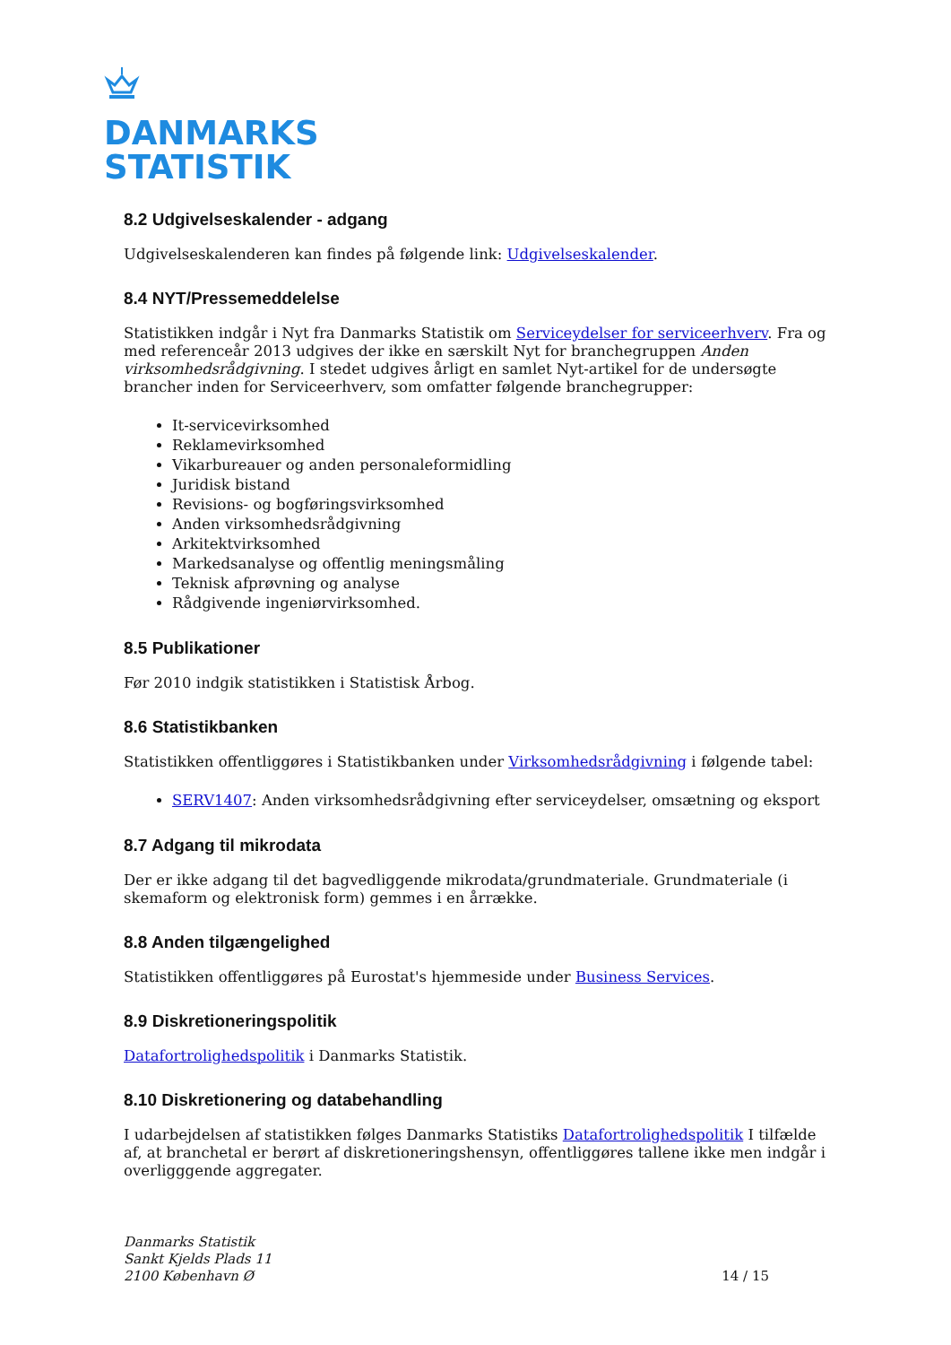DANMARKS
STATISTIK
8.2 Udgivelseskalender - adgang
Udgivelseskalenderen kan findes på følgende link: Udgivelseskalender.
8.4 NYT/Pressemeddelelse
Statistikken indgår i Nyt fra Danmarks Statistik om Serviceydelser for serviceerhverv. Fra og med referenceår 2013 udgives der ikke en særskilt Nyt for branchegruppen Anden virksomhedsrådgivning. I stedet udgives årligt en samlet Nyt-artikel for de undersøgte brancher inden for Serviceerhverv, som omfatter følgende branchegrupper:
It-servicevirksomhed
Reklamevirksomhed
Vikarbureauer og anden personaleformidling
Juridisk bistand
Revisions- og bogføringsvirksomhed
Anden virksomhedsrådgivning
Arkitektvirksomhed
Markedsanalyse og offentlig meningsmåling
Teknisk afprøvning og analyse
Rådgivende ingeniørvirksomhed.
8.5 Publikationer
Før 2010 indgik statistikken i Statistisk Årbog.
8.6 Statistikbanken
Statistikken offentliggøres i Statistikbanken under Virksomhedsrådgivning i følgende tabel:
SERV1407: Anden virksomhedsrådgivning efter serviceydelser, omsætning og eksport
8.7 Adgang til mikrodata
Der er ikke adgang til det bagvedliggende mikrodata/grundmateriale. Grundmateriale (i skemaform og elektronisk form) gemmes i en årrække.
8.8 Anden tilgængelighed
Statistikken offentliggøres på Eurostat's hjemmeside under Business Services.
8.9 Diskretioneringspolitik
Datafortrolighedspolitik i Danmarks Statistik.
8.10 Diskretionering og databehandling
I udarbejdelsen af statistikken følges Danmarks Statistiks Datafortrolighedspolitik I tilfælde af, at branchetal er berørt af diskretioneringshensyn, offentliggøres tallene ikke men indgår i overligggende aggregater.
Danmarks Statistik
Sankt Kjelds Plads 11
2100 København Ø
14 / 15